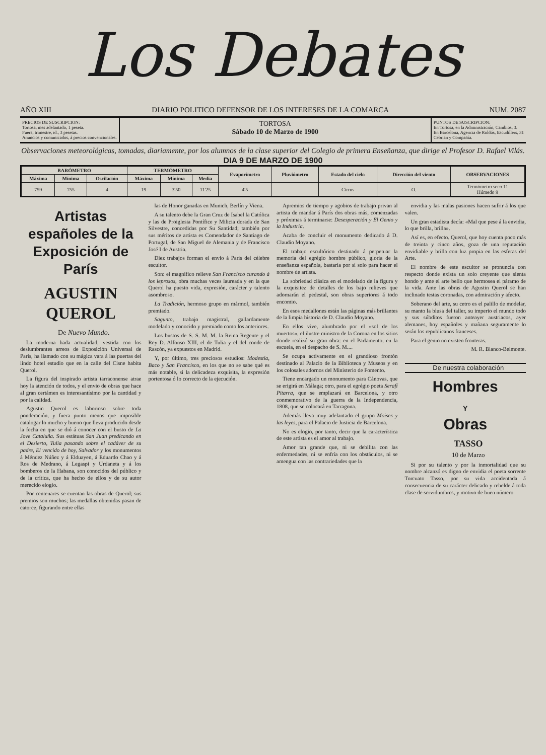Los Debates
AÑO XIII DIARIO POLITICO DEFENSOR DE LOS INTERESES DE LA COMARCA NUM. 2087
PRECIOS DE SUSCRIPCION:
Tortosa, mes adelantado, 1 peseta.
Fuera, trimestre, id., 3 pesetas.
Anuncios y comunicados, á precios convencionales.
TORTOSA
Sábado 10 de Marzo de 1900
PUNTOS DE SUSCRIPCION:
En Tortosa, en la Administración, Cambios, 3.
En Barcelona, Agencia de Roldós, Escudillers, 31
Cebrian y Compañía.
Observaciones meteorológicas, tomadas, diariamente, por los alumnos de la clase superior del Colegio de primera Enseñanza, que dirige el Profesor D. Rafael Vilás.
DIA 9 DE MARZO DE 1900
| BARÓMETRO | | | TERMÓMETRO | | | Evaporímetro | Pluviómetro | Estado del cielo | Dirección del viento | OBSERVACIONES |
| --- | --- | --- | --- | --- | --- | --- | --- | --- | --- | --- |
| Máxima | Mínima | Oscilación | Máxima | Mínima | Media | | | | | |
| 759 | 755 | 4 | 19 | 3'50 | 11'25 | 4'5 | | Cirrus | O. | Termómetro seco 11 Húmedo 9 |
Artistas españoles de la Exposición de París
AGUSTIN QUEROL
De Nuevo Mundo.
La moderna hada actualidad, vestida con los deslumbrantes arreos de Exposición Universal de Paris, ha llamado con su mágica vara á las puertas del lindo hotel estudio que en la calle del Cisne habita Querol.
La figura del inspirado artista tarraconense atrae hoy la atención de todos, y el envio de obras que hace al gran certámen es interesantísimo por la cantidad y por la calidad.
Agustin Querol es laborioso sobre toda ponderación, y fuera punto menos que imposible catalogar lo mucho y bueno que lleva producido desde la fecha en que se dió á conocer con el busto de La Jove Cataluña. Sus estátuas San Juan predicando en el Desierto, Tulia pasando sobre el cadáver de su padre, El vencido de hoy, Salvador y los monumentos á Méndez Núñez y á Elduayen, á Eduardo Chao y á Ros de Medrano, á Legaspi y Urdaneta y á los bomberos de la Habana, son conocidos del público y de la crítica, que ha hecho de ellos y de su autor merecido elogio.
Por centenares se cuentan las obras de Querol; sus premios son muchos; las medallas obtenidas pasan de catorce, figurando entre ellas
las de Honor ganadas en Munich, Berlín y Viena.
A su talento debe la Gran Cruz de Isabel la Católica y las de Proiglesia Pontífice y Milicia dorada de San Silvestre, concedidas por Su Santidad; también por sus méritos de artista es Comendador de Santiago de Portugal, de San Miguel de Alemania y de Francisco José I de Austria.
Diez trabajos forman el envio á Paris del célebre escultor.
Son: el magnífico relieve San Francisco curando á los leprosos, obra muchas veces laureada y en la que Querol ha puesto vida, expresión, carácter y talento asombroso.
La Tradición, hermoso grupo en mármol, también premiado.
Sagunto, trabajo magistral, gallardamente modelado y conocido y premiado como los anteriores.
Los bustos de S. S. M. M. la Reina Regente y el Rey D. Alfonso XIII, el de Tulia y el del conde de Rascón, ya expuestos en Madrid.
Y, por último, tres preciosos estudios: Modestia, Baco y San Francisco, en los que no se sabe qué es más notable, si la delicadeza exquisita, la expresión portentosa ó lo correcto de la ejecución.
Apremios de tiempo y agobios de trabajo privan al artista de mandar á París dos obras más, comenzadas y próximas á terminarse: Desesperación y El Genio y la Industria.
Acaba de concluir el monumento dedicado á D. Claudio Moyano.
El trabajo escultórico destinado á perpetuar la memoria del egrégio hombre público, gloria de la enseñanza española, bastaría por sí solo para hacer el nombre de artista.
La sobriedad clásica en el modelado de la figura y la exquisitez de detalles de los bajo relieves que adornarán el pedestal, son obras superiores á todo encomio.
En esos medallones están las páginas más brillantes de la limpia historia de D. Claudio Moyano.
En ellos vive, alumbrado por el «sol de los muertos», el ilustre ministro de la Corona en los sitios donde realizó su gran obra: en el Parlamento, en la escuela, en el despacho de S. M....
Se ocupa activamente en el grandioso frontón destinado al Palacio de la Biblioteca y Museos y en los colosales adornos del Ministerio de Fomento.
Tiene encargado un monumento para Cánovas, que se erigirá en Málaga; otro, para el egrégio poeta Serafí Pitarra, que se emplazará en Barcelona, y otro conmemorativo de la guerra de la Independencia, 1808, que se colocará en Tarragona.
Además lleva muy adelantado el grupo Moises y las leyes, para el Palacio de Justicia de Barcelona.
No es elogio, por tanto, decir que la característica de este artista es el amor al trabajo.
Amor tan grande que, ni se debilita con las enfermedades, ni se enfría con los obstáculos, ni se amengua con las contrariedades que la
envidia y las malas pasiones hacen sufrir á los que valen.
Un gran estadista decía: «Mal que pese á la envidia, lo que brilla, brilla».
Así es, en efecto. Querol, que hoy cuenta poco más de treinta y cinco años, goza de una reputación envidiable y brilla con luz propia en las esferas del Arte.
El nombre de este escultor se pronuncia con respecto donde exista un solo creyente que sienta hondo y ame el arte bello que hermosea el páramo de la vida. Ante las obras de Agustin Querol se han inclinado testas coronadas, con admiración y afecto.
Soberano del arte, su cetro es el palillo de modelar, su manto la blusa del taller, su imperio el mundo todo y sus súbditos fueron anteayer austriacos, ayer alemanes, hoy españoles y mañana seguramente lo serán los republicanos franceses.
Para el genio no existen fronteras.
M. R. Blanco-Belmonte.
De nuestra colaboración
Hombres
Y
Obras
TASSO
10 de Marzo
Si por su talento y por la inmortalidad que su nombre alcanzó es digno de envidia el poeta sorrente Torcuato Tasso, por su vida accidentada á consecuencia de su carácter delicado y rebelde á toda clase de servidumbres, y motivo de buen número